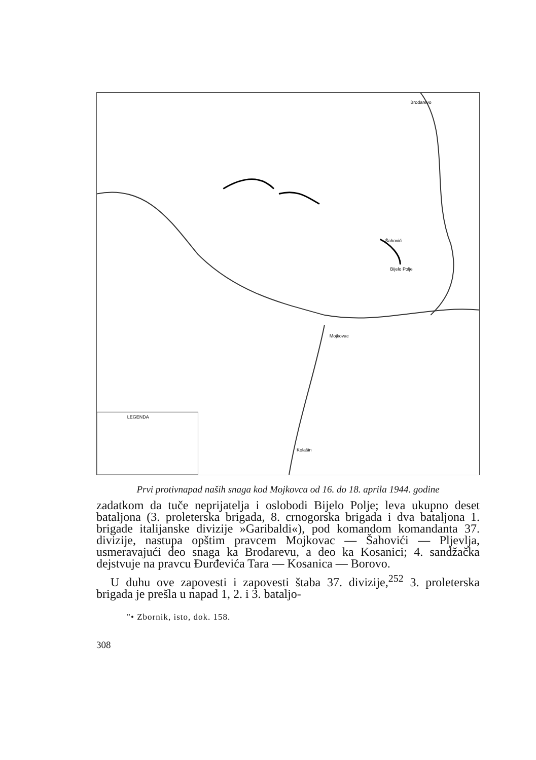Brodarevo
Šahovići
Bijelo Polje
Mojkovac
Kolašin
LEGENDA
Prvi protivnapad naših snaga kod Mojkovca od 16. do 18. aprila 1944. godine
zadatkom da tuče neprijatelja i oslobodi Bijelo Polje; leva ukupno deset bataljona (3. proleterska brigada, 8. crnogorska brigada i dva bataljona 1. brigade italijanske divizije »Garibaldi«), pod komandom komandanta 37. divizije, nastupa opštim pravcem Mojkovac — Šahovići — Pljevlja, usmeravajući deo snaga ka Brođarevu, a deo ka Kosanici; 4. sandžačka dejstvuje na pravcu Đurđevića Tara — Kosanica — Borovo.
U duhu ove zapovesti i zapovesti štaba 37. divizije,<sup>252</sup> 3. proleterska brigada je prešla u napad 1, 2. i 3. bataljo-
"• Zbornik, isto, dok. 158.
308